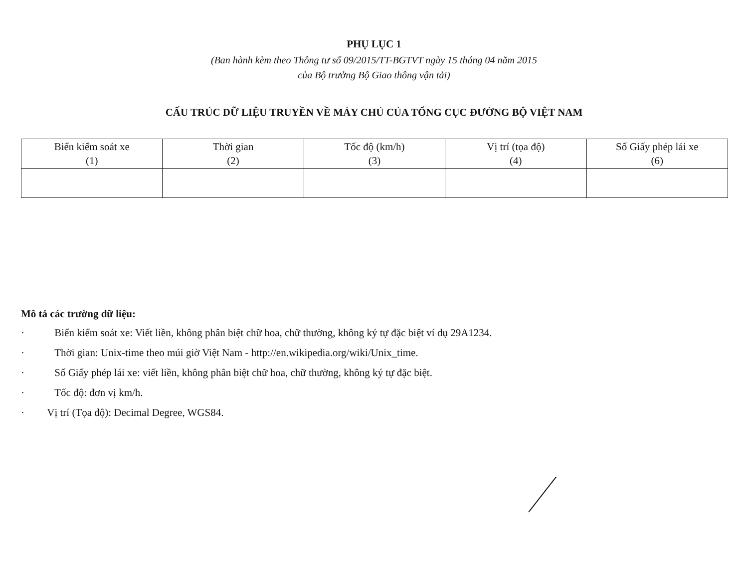PHỤ LỤC 1
(Ban hành kèm theo Thông tư số 09/2015/TT-BGTVT ngày 15 tháng 04 năm 2015
của Bộ trưởng Bộ Giao thông vận tải)
CẤU TRÚC DỮ LIỆU TRUYỀN VỀ MÁY CHỦ CỦA TỔNG CỤC ĐƯỜNG BỘ VIỆT NAM
| Biển kiểm soát xe (1) | Thời gian (2) | Tốc độ (km/h) (3) | Vị trí (tọa độ) (4) | Số Giấy phép lái xe (6) |
Mô tả các trường dữ liệu:
· Biển kiểm soát xe: Viết liền, không phân biệt chữ hoa, chữ thường, không ký tự đặc biệt ví dụ 29A1234.
· Thời gian: Unix-time theo múi giờ Việt Nam - http://en.wikipedia.org/wiki/Unix_time.
· Số Giấy phép lái xe: viết liền, không phân biệt chữ hoa, chữ thường, không ký tự đặc biệt.
· Tốc độ: đơn vị km/h.
· Vị trí (Tọa độ): Decimal Degree, WGS84.